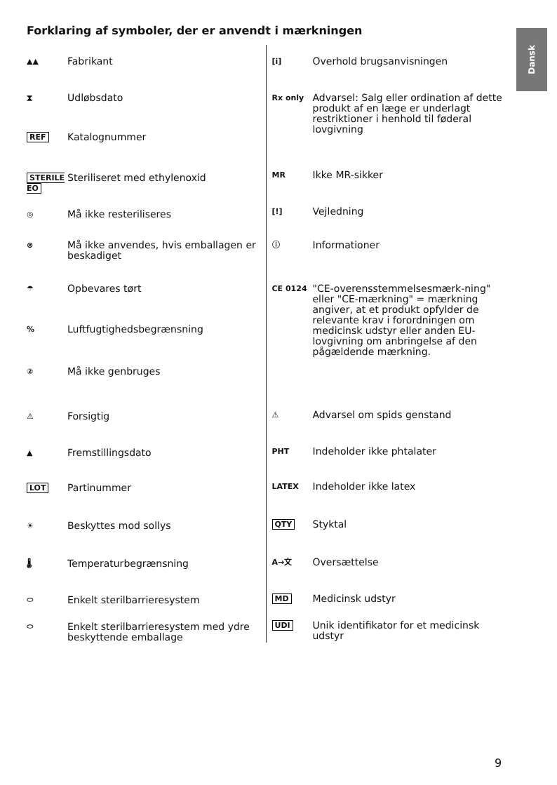Forklaring af symboler, der er anvendt i mærkningen
Dansk
▲▲
Fabrikant
⧗
Udløbsdato
REF
Katalognummer
STERILE EO
Steriliseret med ethylenoxid
◎
Må ikke resteriliseres
⊗
Må ikke anvendes, hvis emballagen er beskadiget
☂
Opbevares tørt
%
Luftfugtighedsbegrænsning
②
Må ikke genbruges
⚠
Forsigtig
▲
Fremstillingsdato
LOT
Partinummer
☀
Beskyttes mod sollys
🌡
Temperaturbegrænsning
⬭
Enkelt sterilbarrieresystem
⬭
Enkelt sterilbarrieresystem med ydre beskyttende emballage
[i]
Overhold brugsanvisningen
Rx only
Advarsel: Salg eller ordination af dette produkt af en læge er underlagt restriktioner i henhold til føderal lovgivning
MR
Ikke MR-sikker
[!]
Vejledning
ⓘ
Informationer
CE 0124
"CE-overensstemmelsesmærk-ning" eller "CE-mærkning" = mærkning angiver, at et produkt opfylder de relevante krav i forordningen om medicinsk udstyr eller anden EU-lovgivning om anbringelse af den pågældende mærkning.
⚠
Advarsel om spids genstand
PHT
Indeholder ikke phtalater
LATEX
Indeholder ikke latex
QTY
Styktal
A→文
Oversættelse
MD
Medicinsk udstyr
UDI
Unik identifikator for et medicinsk udstyr
9